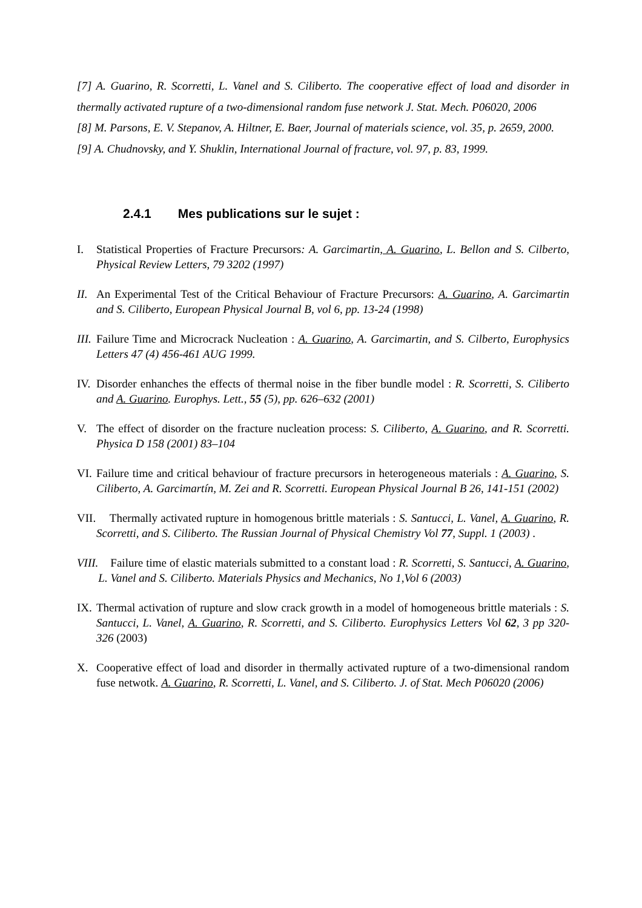[7] A. Guarino, R. Scorretti, L. Vanel and S. Ciliberto. The cooperative effect of load and disorder in thermally activated rupture of a two-dimensional random fuse network J. Stat. Mech. P06020, 2006
[8] M. Parsons, E. V. Stepanov, A. Hiltner, E. Baer, Journal of materials science, vol. 35, p. 2659, 2000.
[9] A. Chudnovsky, and Y. Shuklin, International Journal of fracture, vol. 97, p. 83, 1999.
2.4.1 Mes publications sur le sujet :
I. Statistical Properties of Fracture Precursors: A. Garcimartin, A. Guarino, L. Bellon and S. Cilberto, Physical Review Letters, 79 3202 (1997)
II. An Experimental Test of the Critical Behaviour of Fracture Precursors: A. Guarino, A. Garcimartin and S. Ciliberto, European Physical Journal B, vol 6, pp. 13-24 (1998)
III. Failure Time and Microcrack Nucleation : A. Guarino, A. Garcimartin, and S. Cilberto, Europhysics Letters 47 (4) 456-461 AUG 1999.
IV. Disorder enhanches the effects of thermal noise in the fiber bundle model : R. Scorretti, S. Ciliberto and A. Guarino. Europhys. Lett., 55 (5), pp. 626–632 (2001)
V. The effect of disorder on the fracture nucleation process: S. Ciliberto, A. Guarino, and R. Scorretti. Physica D 158 (2001) 83–104
VI. Failure time and critical behaviour of fracture precursors in heterogeneous materials : A. Guarino, S. Ciliberto, A. Garcimartín, M. Zei and R. Scorretti. European Physical Journal B 26, 141-151 (2002)
VII. Thermally activated rupture in homogenous brittle materials : S. Santucci, L. Vanel, A. Guarino, R. Scorretti, and S. Ciliberto. The Russian Journal of Physical Chemistry Vol 77, Suppl. 1 (2003) .
VIII. Failure time of elastic materials submitted to a constant load : R. Scorretti, S. Santucci, A. Guarino, L. Vanel and S. Ciliberto. Materials Physics and Mechanics, No 1,Vol 6 (2003)
IX. Thermal activation of rupture and slow crack growth in a model of homogeneous brittle materials : S. Santucci, L. Vanel, A. Guarino, R. Scorretti, and S. Ciliberto. Europhysics Letters Vol 62, 3 pp 320-326 (2003)
X. Cooperative effect of load and disorder in thermally activated rupture of a two-dimensional random fuse netwotk. A. Guarino, R. Scorretti, L. Vanel, and S. Ciliberto. J. of Stat. Mech P06020 (2006)